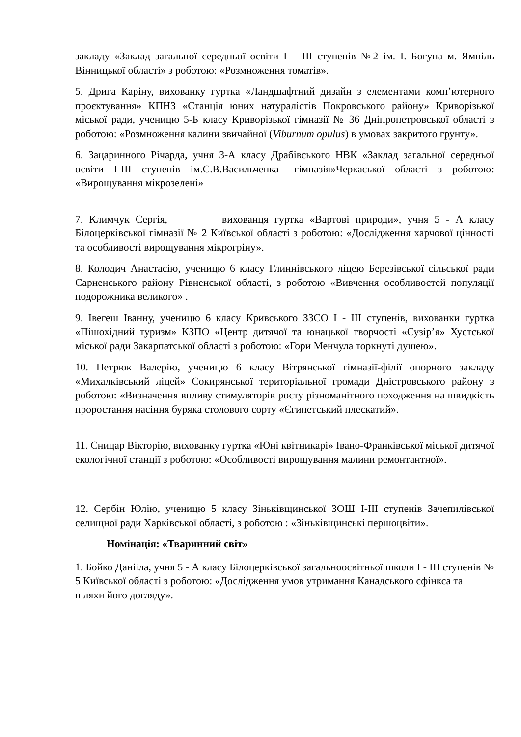закладу «Заклад загальної середньої освіти І – ІІІ ступенів №2 ім. І. Богуна м. Ямпіль Вінницької області» з роботою: «Розмноження томатів».
5. Дрига Каріну, вихованку гуртка «Ландшафтний дизайн з елементами комп’ютерного проєктування» КПНЗ «Станція юних натуралістів Покровського району» Криворізької міської ради, ученицю 5-Б класу Криворізької гімназії № 36 Дніпропетровської області з роботою: «Розмноження калини звичайної (Viburnum opulus) в умовах закритого грунту».
6. Зацаринного Річарда, учня 3-А класу Драбівського НВК «Заклад загальної середньої освіти І-ІІІ ступенів ім.С.В.Васильченка –гімназія»Черкаської області з роботою: «Вирощування мікрозелені»
7. Климчук Сергія, вихованця гуртка «Вартові природи», учня 5 - А класу Білоцерківської гімназії № 2 Київської області з роботою: «Дослідження харчової цінності та особливості вирощування мікрогріну».
8. Колодич Анастасію, ученицю 6 класу Глиннівського ліцею Березівської сільської ради Сарненського району Рівненської області, з роботою «Вивчення особливостей популяції подорожника великого» .
9. Івегеш Іванну, ученицю 6 класу Кривського ЗЗСО І - ІІІ ступенів, вихованки гуртка «Пішохідний туризм» КЗПО «Центр дитячої та юнацької творчості «Сузір’я» Хустської міської ради Закарпатської області з роботою: «Гори Менчула торкнуті душею».
10. Петрюк Валерію, ученицю 6 класу Вітрянської гімназії-філії опорного закладу «Михалківський ліцей» Сокирянської територіальної громади Дністровського району з роботою: «Визначення впливу стимуляторів росту різноманітного походження на швидкість проростання насіння буряка столового сорту «Єгипетський плескатий».
11. Сницар Вікторію, вихованку гуртка «Юні квітникарі» Івано-Франківської міської дитячої екологічної станції з роботою: «Особливості вирощування малини ремонтантної».
12. Сербін Юлію, ученицю 5 класу Зіньківщинської ЗОШ І-ІІІ ступенів Зачепилівської селищної ради Харківської області, з роботою : «Зіньківщинські першоцвіти».
Номінація: «Тваринний світ»
1. Бойко Данііла, учня 5 - А класу Білоцерківської загальноосвітньої школи І - ІІІ ступенів № 5 Київської області з роботою: «Дослідження умов утримання Канадського сфінкса та шляхи його догляду».